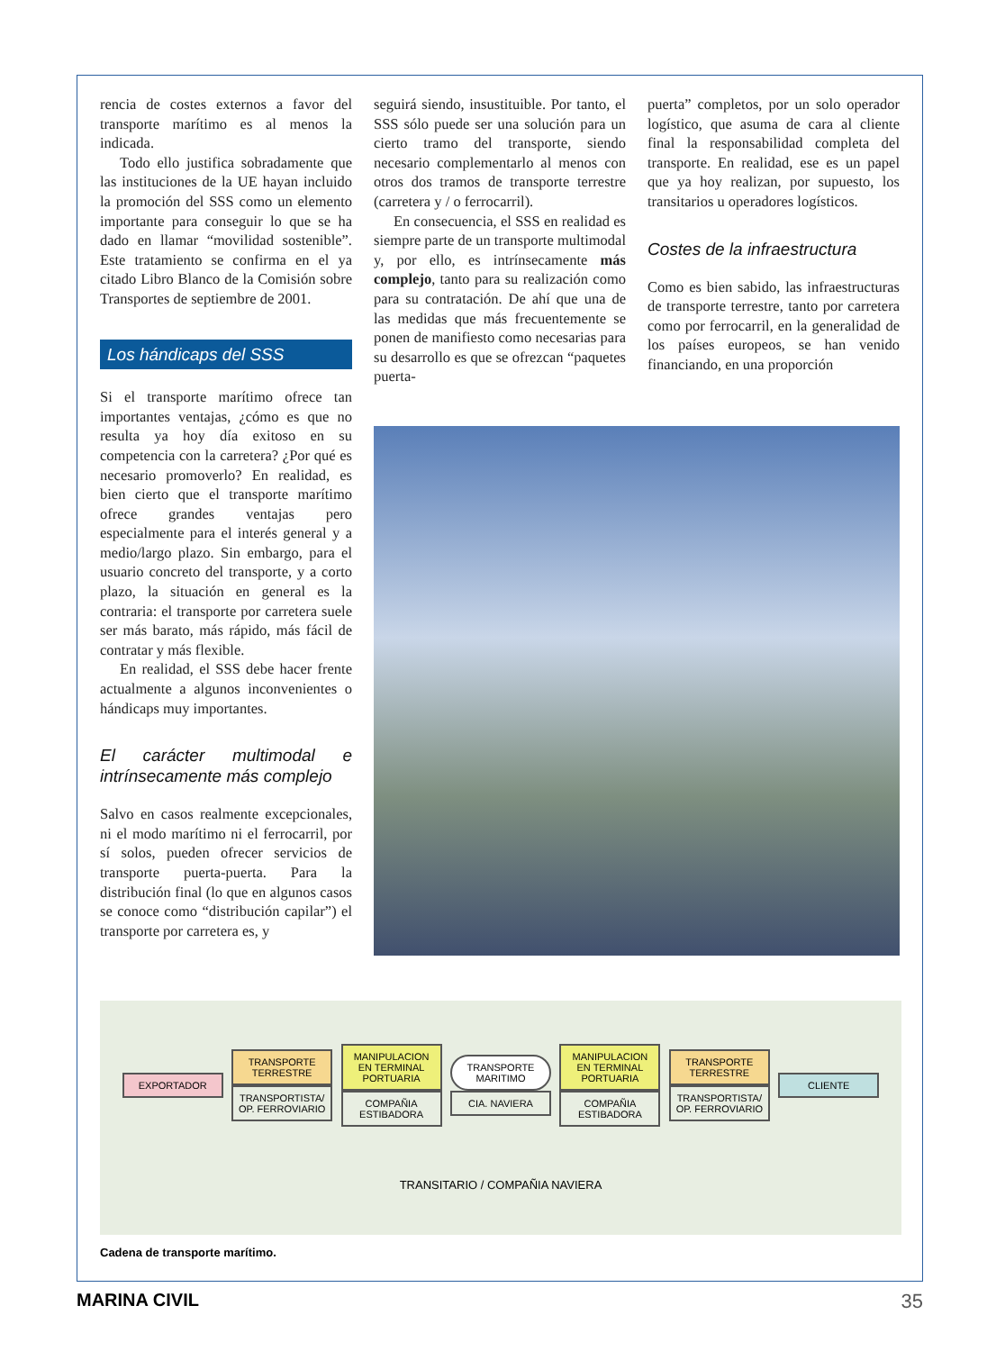rencia de costes externos a favor del transporte marítimo es al menos la indicada.
Todo ello justifica sobradamente que las instituciones de la UE hayan incluido la promoción del SSS como un elemento importante para conseguir lo que se ha dado en llamar “movilidad sostenible”. Este tratamiento se confirma en el ya citado Libro Blanco de la Comisión sobre Transportes de septiembre de 2001.
Los hándicaps del SSS
Si el transporte marítimo ofrece tan importantes ventajas, ¿cómo es que no resulta ya hoy día exitoso en su competencia con la carretera? ¿Por qué es necesario promoverlo? En realidad, es bien cierto que el transporte marítimo ofrece grandes ventajas pero especialmente para el interés general y a medio/largo plazo. Sin embargo, para el usuario concreto del transporte, y a corto plazo, la situación en general es la contraria: el transporte por carretera suele ser más barato, más rápido, más fácil de contratar y más flexible.
En realidad, el SSS debe hacer frente actualmente a algunos inconvenientes o hándicaps muy importantes.
El carácter multimodal e intrínsecamente más complejo
Salvo en casos realmente excepcionales, ni el modo marítimo ni el ferrocarril, por sí solos, pueden ofrecer servicios de transporte puerta-puerta. Para la distribución final (lo que en algunos casos se conoce como “distribución capilar”) el transporte por carretera es, y
seguirá siendo, insustituible. Por tanto, el SSS sólo puede ser una solución para un cierto tramo del transporte, siendo necesario complementarlo al menos con otros dos tramos de transporte terrestre (carretera y / o ferrocarril).
En consecuencia, el SSS en realidad es siempre parte de un transporte multimodal y, por ello, es intrínsecamente más complejo, tanto para su realización como para su contratación. De ahí que una de las medidas que más frecuentemente se ponen de manifiesto como necesarias para su desarrollo es que se ofrezcan “paquetes puerta-
puerta” completos, por un solo operador logístico, que asuma de cara al cliente final la responsabilidad completa del transporte. En realidad, ese es un papel que ya hoy realizan, por supuesto, los transitarios u operadores logísticos.
Costes de la infraestructura
Como es bien sabido, las infraestructuras de transporte terrestre, tanto por carretera como por ferrocarril, en la generalidad de los países europeos, se han venido financiando, en una proporción
EXPORTADOR
TRANSPORTE TERRESTRE
TRANSPORTISTA/ OP. FERROVIARIO
MANIPULACION EN TERMINAL PORTUARIA
COMPAÑIA ESTIBADORA
TRANSPORTE MARITIMO
CIA. NAVIERA
MANIPULACION EN TERMINAL PORTUARIA
COMPAÑIA ESTIBADORA
TRANSPORTE TERRESTRE
TRANSPORTISTA/ OP. FERROVIARIO
CLIENTE
TRANSITARIO / COMPAÑIA NAVIERA
Cadena de transporte marítimo.
MARINA CIVIL 35